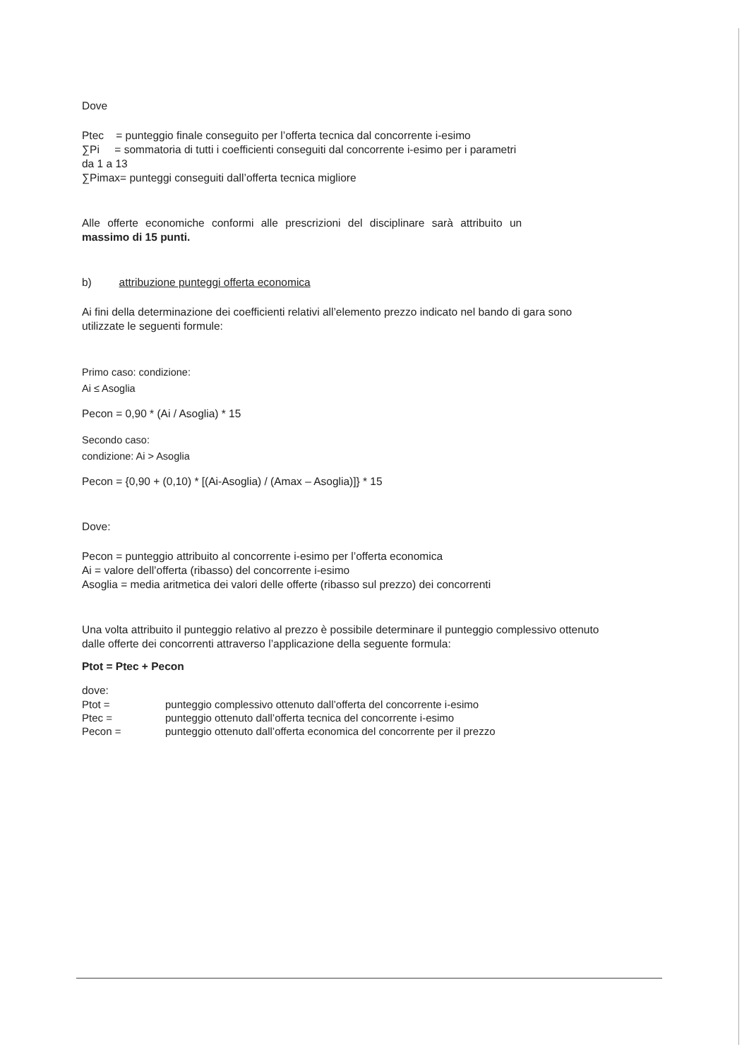Dove
Ptec = punteggio finale conseguito per l’offerta tecnica dal concorrente i-esimo
∑Pi = sommatoria di tutti i coefficienti conseguiti dal concorrente i-esimo per i parametri
da 1 a 13
∑Pimax= punteggi conseguiti dall’offerta tecnica migliore
Alle offerte economiche conformi alle prescrizioni del disciplinare sarà attribuito un
massimo di 15 punti.
b) attribuzione punteggi offerta economica
Ai fini della determinazione dei coefficienti relativi all’elemento prezzo indicato nel bando di gara sono
utilizzate le seguenti formule:
Primo caso: condizione:
Ai ≤ Asoglia
Pecon = 0,90 * (Ai / Asoglia) * 15
Secondo caso:
condizione: Ai > Asoglia
Pecon = {0,90 + (0,10) * [(Ai-Asoglia) / (Amax – Asoglia)]} * 15
Dove:
Pecon = punteggio attribuito al concorrente i-esimo per l’offerta economica
Ai = valore dell’offerta (ribasso) del concorrente i-esimo
Asoglia = media aritmetica dei valori delle offerte (ribasso sul prezzo) dei concorrenti
Una volta attribuito il punteggio relativo al prezzo è possibile determinare il punteggio complessivo ottenuto
dalle offerte dei concorrenti attraverso l’applicazione della seguente formula:
Ptot = Ptec + Pecon
dove:
| Ptot = | punteggio complessivo ottenuto dall’offerta del concorrente i-esimo |
| Ptec = | punteggio ottenuto dall’offerta tecnica del concorrente i-esimo |
| Pecon = | punteggio ottenuto dall’offerta economica del concorrente per il prezzo |